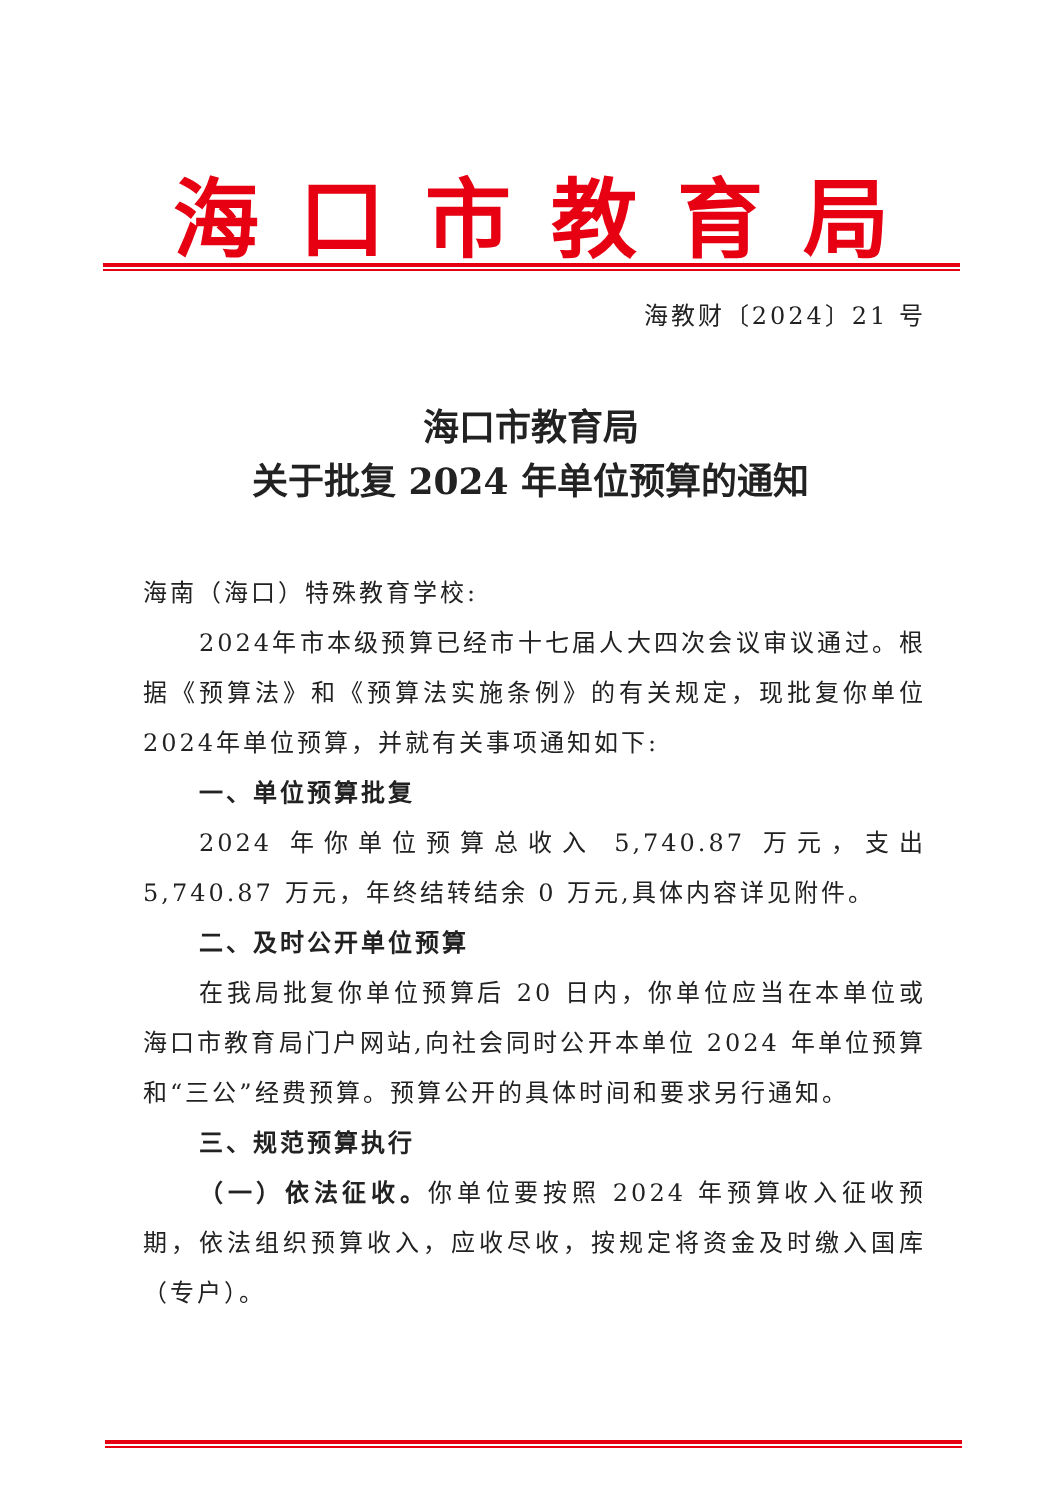海口市教育局
海教财〔2024〕21 号
海口市教育局
关于批复 2024 年单位预算的通知
海南（海口）特殊教育学校:
2024年市本级预算已经市十七届人大四次会议审议通过。根据《预算法》和《预算法实施条例》的有关规定，现批复你单位2024年单位预算，并就有关事项通知如下:
一、单位预算批复
2024 年你单位预算总收入 5,740.87 万元，支出 5,740.87 万元，年终结转结余 0 万元,具体内容详见附件。
二、及时公开单位预算
在我局批复你单位预算后 20 日内，你单位应当在本单位或海口市教育局门户网站,向社会同时公开本单位 2024 年单位预算和“三公”经费预算。预算公开的具体时间和要求另行通知。
三、规范预算执行
（一）依法征收。你单位要按照 2024 年预算收入征收预期，依法组织预算收入，应收尽收，按规定将资金及时缴入国库（专户）。